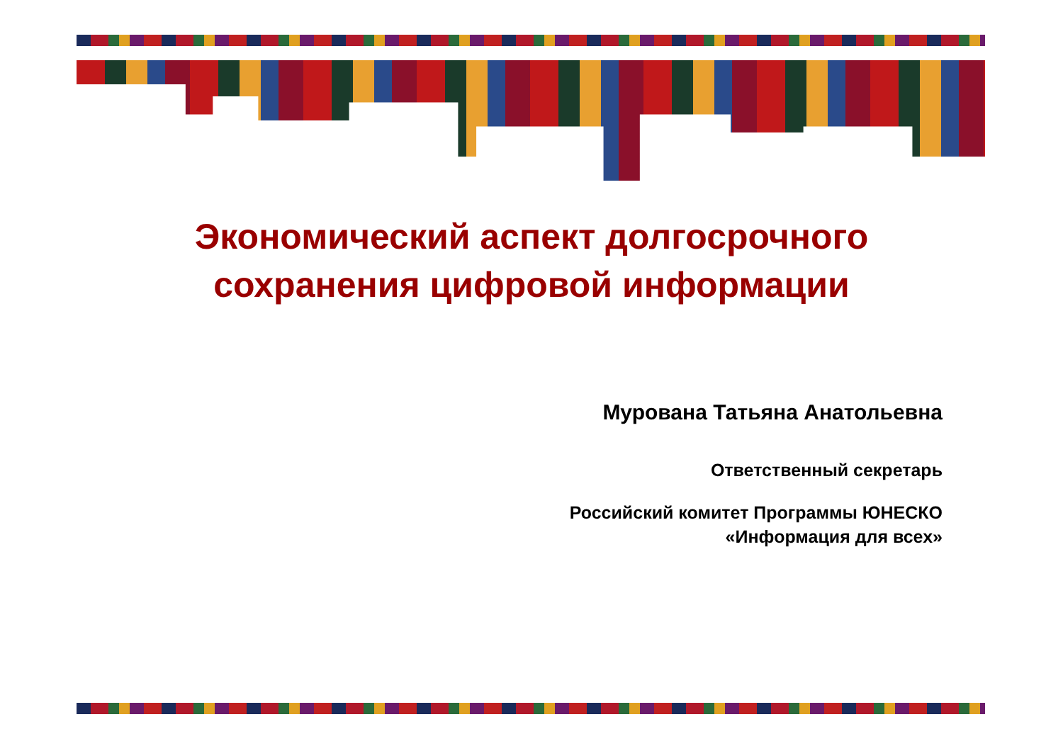Экономический аспект долгосрочного
сохранения цифровой информации
Мурована Татьяна Анатольевна
Ответственный секретарь
Российский комитет Программы ЮНЕСКО
«Информация для всех»